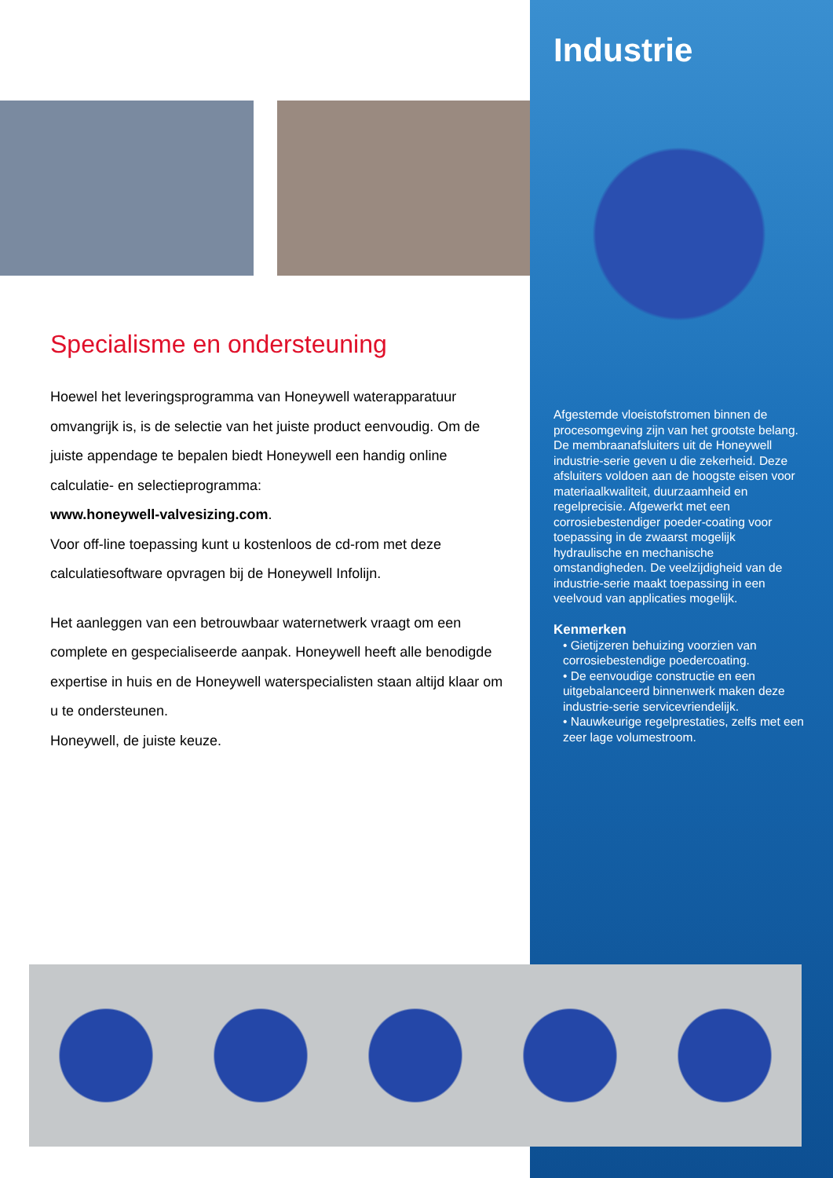Specialisme en ondersteuning
Hoewel het leveringsprogramma van Honeywell waterapparatuur omvangrijk is, is de selectie van het juiste product eenvoudig. Om de juiste appendage te bepalen biedt Honeywell een handig online calculatie- en selectieprogramma:
www.honeywell-valvesizing.com.
Voor off-line toepassing kunt u kostenloos de cd-rom met deze calculatiesoftware opvragen bij de Honeywell Infolijn.
Het aanleggen van een betrouwbaar waternetwerk vraagt om een complete en gespecialiseerde aanpak. Honeywell heeft alle benodigde expertise in huis en de Honeywell waterspecialisten staan altijd klaar om u te ondersteunen.
Honeywell, de juiste keuze.
Industrie
Afgestemde vloeistofstromen binnen de procesomgeving zijn van het grootste belang. De membraanafsluiters uit de Honeywell industrie-serie geven u die zekerheid. Deze afsluiters voldoen aan de hoogste eisen voor materiaalkwaliteit, duurzaamheid en regelprecisie. Afgewerkt met een corrosiebestendiger poeder-coating voor toepassing in de zwaarst mogelijk hydraulische en mechanische omstandigheden. De veelzijdigheid van de industrie-serie maakt toepassing in een veelvoud van applicaties mogelijk.
Kenmerken
• Gietijzeren behuizing voorzien van corrosiebestendige poedercoating.
• De eenvoudige constructie en een uitgebalanceerd binnenwerk maken deze industrie-serie servicevriendelijk.
• Nauwkeurige regelprestaties, zelfs met een zeer lage volumestroom.